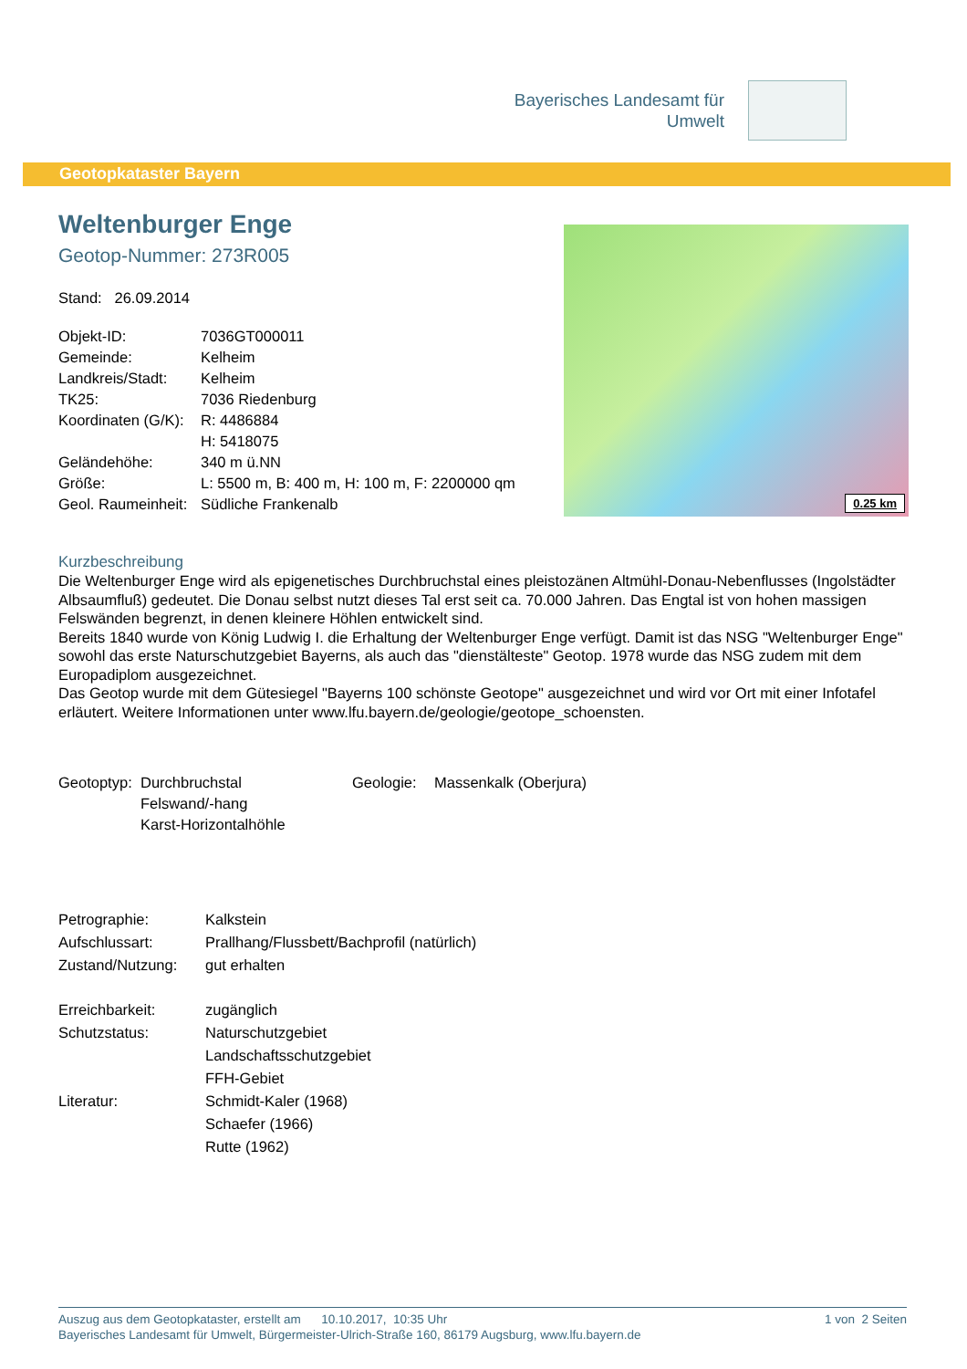Bayerisches Landesamt für
Umwelt
Geotopkataster Bayern
Weltenburger Enge
Geotop-Nummer: 273R005
Stand: 26.09.2014
| Objekt-ID: | 7036GT000011 |
| Gemeinde: | Kelheim |
| Landkreis/Stadt: | Kelheim |
| TK25: | 7036 Riedenburg |
| Koordinaten (G/K): | R: 4486884 |
| | H: 5418075 |
| Geländehöhe: | 340 m ü.NN |
| Größe: | L: 5500 m, B: 400 m, H: 100 m, F: 2200000 qm |
| Geol. Raumeinheit: | Südliche Frankenalb |
0.25 km
Kurzbeschreibung
Die Weltenburger Enge wird als epigenetisches Durchbruchstal eines pleistozänen Altmühl-Donau-Nebenflusses (Ingolstädter Albsaumfluß) gedeutet. Die Donau selbst nutzt dieses Tal erst seit ca. 70.000 Jahren. Das Engtal ist von hohen massigen Felswänden begrenzt, in denen kleinere Höhlen entwickelt sind.
Bereits 1840 wurde von König Ludwig I. die Erhaltung der Weltenburger Enge verfügt. Damit ist das NSG "Weltenburger Enge" sowohl das erste Naturschutzgebiet Bayerns, als auch das "dienstälteste" Geotop. 1978 wurde das NSG zudem mit dem Europadiplom ausgezeichnet.
Das Geotop wurde mit dem Gütesiegel "Bayerns 100 schönste Geotope" ausgezeichnet und wird vor Ort mit einer Infotafel erläutert. Weitere Informationen unter www.lfu.bayern.de/geologie/geotope_schoensten.
| Geotoptyp: | Durchbruchstal | Geologie: | Massenkalk (Oberjura) |
| | Felswand/-hang | | |
| | Karst-Horizontalhöhle | | |
| Petrographie: | Kalkstein |
| Aufschlussart: | Prallhang/Flussbett/Bachprofil (natürlich) |
| Zustand/Nutzung: | gut erhalten |
| Erreichbarkeit: | zugänglich |
| Schutzstatus: | Naturschutzgebiet |
| | Landschaftsschutzgebiet |
| | FFH-Gebiet |
| Literatur: | Schmidt-Kaler (1968) |
| | Schaefer (1966) |
| | Rutte (1962) |
Auszug aus dem Geotopkataster, erstellt am 10.10.2017, 10:35 Uhr 1 von 2 Seiten
Bayerisches Landesamt für Umwelt, Bürgermeister-Ulrich-Straße 160, 86179 Augsburg, www.lfu.bayern.de